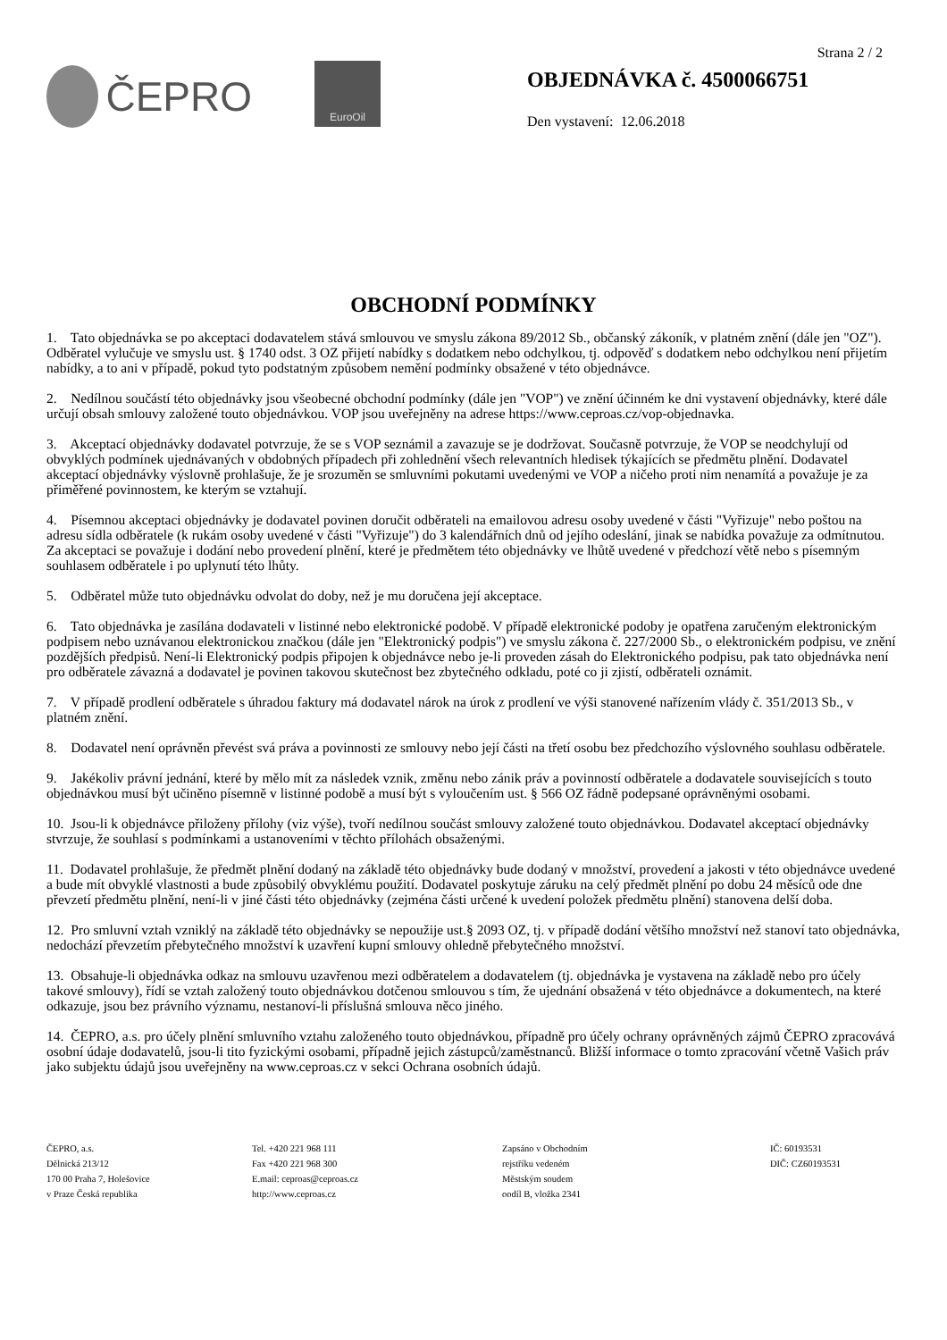Strana 2 / 2
ČEPRO
EuroOil
OBJEDNÁVKA č. 4500066751
Den vystavení: 12.06.2018
OBCHODNÍ PODMÍNKY
1. Tato objednávka se po akceptaci dodavatelem stává smlouvou ve smyslu zákona 89/2012 Sb., občanský zákoník, v platném znění (dále jen "OZ"). Odběratel vylučuje ve smyslu ust. § 1740 odst. 3 OZ přijetí nabídky s dodatkem nebo odchylkou, tj. odpověď s dodatkem nebo odchylkou není přijetím nabídky, a to ani v případě, pokud tyto podstatným způsobem nemění podmínky obsažené v této objednávce.
2. Nedílnou součástí této objednávky jsou všeobecné obchodní podmínky (dále jen "VOP") ve znění účinném ke dni vystavení objednávky, které dále určují obsah smlouvy založené touto objednávkou. VOP jsou uveřejněny na adrese https://www.ceproas.cz/vop-objednavka.
3. Akceptací objednávky dodavatel potvrzuje, že se s VOP seznámil a zavazuje se je dodržovat. Současně potvrzuje, že VOP se neodchylují od obvyklých podmínek ujednávaných v obdobných případech při zohlednění všech relevantních hledisek týkajících se předmětu plnění. Dodavatel akceptací objednávky výslovně prohlašuje, že je srozuměn se smluvními pokutami uvedenými ve VOP a ničeho proti nim nenamítá a považuje je za přiměřené povinnostem, ke kterým se vztahují.
4. Písemnou akceptaci objednávky je dodavatel povinen doručit odběrateli na emailovou adresu osoby uvedené v části "Vyřizuje" nebo poštou na adresu sídla odběratele (k rukám osoby uvedené v části "Vyřizuje") do 3 kalendářních dnů od jejího odeslání, jinak se nabídka považuje za odmítnutou. Za akceptaci se považuje i dodání nebo provedení plnění, které je předmětem této objednávky ve lhůtě uvedené v předchozí větě nebo s písemným souhlasem odběratele i po uplynutí této lhůty.
5. Odběratel může tuto objednávku odvolat do doby, než je mu doručena její akceptace.
6. Tato objednávka je zasílána dodavateli v listinné nebo elektronické podobě. V případě elektronické podoby je opatřena zaručeným elektronickým podpisem nebo uznávanou elektronickou značkou (dále jen "Elektronický podpis") ve smyslu zákona č. 227/2000 Sb., o elektronickém podpisu, ve znění pozdějších předpisů. Není-li Elektronický podpis připojen k objednávce nebo je-li proveden zásah do Elektronického podpisu, pak tato objednávka není pro odběratele závazná a dodavatel je povinen takovou skutečnost bez zbytečného odkladu, poté co ji zjistí, odběrateli oznámit.
7. V případě prodlení odběratele s úhradou faktury má dodavatel nárok na úrok z prodlení ve výši stanovené nařízením vlády č. 351/2013 Sb., v platném znění.
8. Dodavatel není oprávněn převést svá práva a povinnosti ze smlouvy nebo její části na třetí osobu bez předchozího výslovného souhlasu odběratele.
9. Jakékoliv právní jednání, které by mělo mít za následek vznik, změnu nebo zánik práv a povinností odběratele a dodavatele souvisejících s touto objednávkou musí být učiněno písemně v listinné podobě a musí být s vyloučením ust. § 566 OZ řádně podepsané oprávněnými osobami.
10. Jsou-li k objednávce přiloženy přílohy (viz výše), tvoří nedílnou součást smlouvy založené touto objednávkou. Dodavatel akceptací objednávky stvrzuje, že souhlasí s podmínkami a ustanoveními v těchto přílohách obsaženými.
11. Dodavatel prohlašuje, že předmět plnění dodaný na základě této objednávky bude dodaný v množství, provedení a jakosti v této objednávce uvedené a bude mít obvyklé vlastnosti a bude způsobilý obvyklému použití. Dodavatel poskytuje záruku na celý předmět plnění po dobu 24 měsíců ode dne převzetí předmětu plnění, není-li v jiné části této objednávky (zejména části určené k uvedení položek předmětu plnění) stanovena delší doba.
12. Pro smluvní vztah vzniklý na základě této objednávky se nepoužije ust.§ 2093 OZ, tj. v případě dodání většího množství než stanoví tato objednávka, nedochází převzetím přebytečného množství k uzavření kupní smlouvy ohledně přebytečného množství.
13. Obsahuje-li objednávka odkaz na smlouvu uzavřenou mezi odběratelem a dodavatelem (tj. objednávka je vystavena na základě nebo pro účely takové smlouvy), řídí se vztah založený touto objednávkou dotčenou smlouvou s tím, že ujednání obsažená v této objednávce a dokumentech, na které odkazuje, jsou bez právního významu, nestanoví-li příslušná smlouva něco jiného.
14. ČEPRO, a.s. pro účely plnění smluvního vztahu založeného touto objednávkou, případně pro účely ochrany oprávněných zájmů ČEPRO zpracovává osobní údaje dodavatelů, jsou-li tito fyzickými osobami, případně jejich zástupců/zaměstnanců. Bližší informace o tomto zpracování včetně Vašich práv jako subjektu údajů jsou uveřejněny na www.ceproas.cz v sekci Ochrana osobních údajů.
ČEPRO, a.s.
Dělnická 213/12
170 00 Praha 7, Holešovice
v Praze Česká republika
Tel. +420 221 968 111
Fax +420 221 968 300
E.mail: ceproas@ceproas.cz
http://www.ceproas.cz
Zapsáno v Obchodním
rejstříku vedeném
Městským soudem
oodíl B, vložka 2341
IČ: 60193531
DIČ: CZ60193531